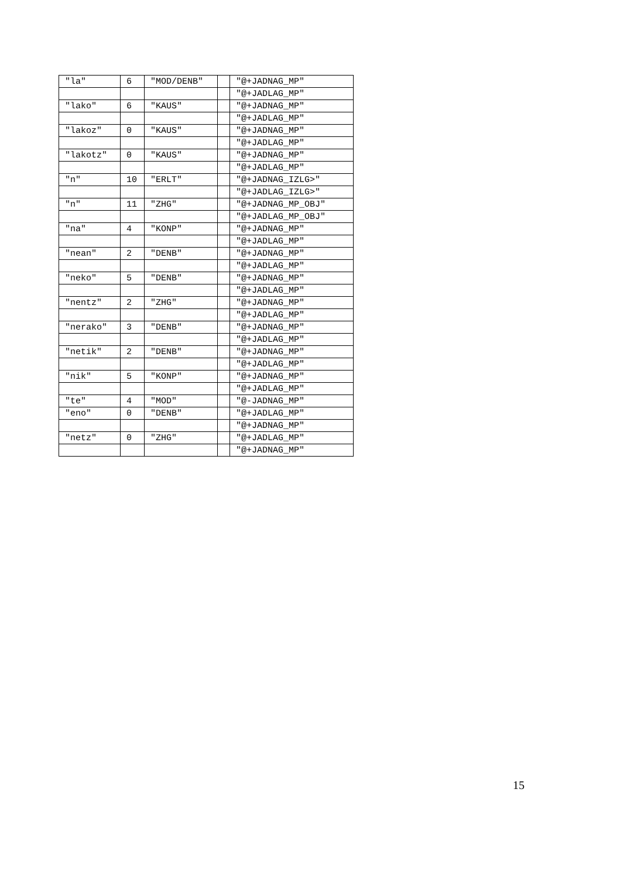| "la" | 6 | "MOD/DENB" | | "@+JADNAG_MP" |
| | | | | "@+JADLAG_MP" |
| "lako" | 6 | "KAUS" | | "@+JADNAG_MP" |
| | | | | "@+JADLAG_MP" |
| "lakoz" | 0 | "KAUS" | | "@+JADNAG_MP" |
| | | | | "@+JADLAG_MP" |
| "lakotz" | 0 | "KAUS" | | "@+JADNAG_MP" |
| | | | | "@+JADLAG_MP" |
| "n" | 10 | "ERLT" | | "@+JADNAG_IZLG>" |
| | | | | "@+JADLAG_IZLG>" |
| "n" | 11 | "ZHG" | | "@+JADNAG_MP_OBJ" |
| | | | | "@+JADLAG_MP_OBJ" |
| "na" | 4 | "KONP" | | "@+JADNAG_MP" |
| | | | | "@+JADLAG_MP" |
| "nean" | 2 | "DENB" | | "@+JADNAG_MP" |
| | | | | "@+JADLAG_MP" |
| "neko" | 5 | "DENB" | | "@+JADNAG_MP" |
| | | | | "@+JADLAG_MP" |
| "nentz" | 2 | "ZHG" | | "@+JADNAG_MP" |
| | | | | "@+JADLAG_MP" |
| "nerako" | 3 | "DENB" | | "@+JADNAG_MP" |
| | | | | "@+JADLAG_MP" |
| "netik" | 2 | "DENB" | | "@+JADNAG_MP" |
| | | | | "@+JADLAG_MP" |
| "nik" | 5 | "KONP" | | "@+JADNAG_MP" |
| | | | | "@+JADLAG_MP" |
| "te" | 4 | "MOD" | | "@-JADNAG_MP" |
| "eno" | 0 | "DENB" | | "@+JADLAG_MP" |
| | | | | "@+JADNAG_MP" |
| "netz" | 0 | "ZHG" | | "@+JADLAG_MP" |
| | | | | "@+JADNAG_MP" |
15